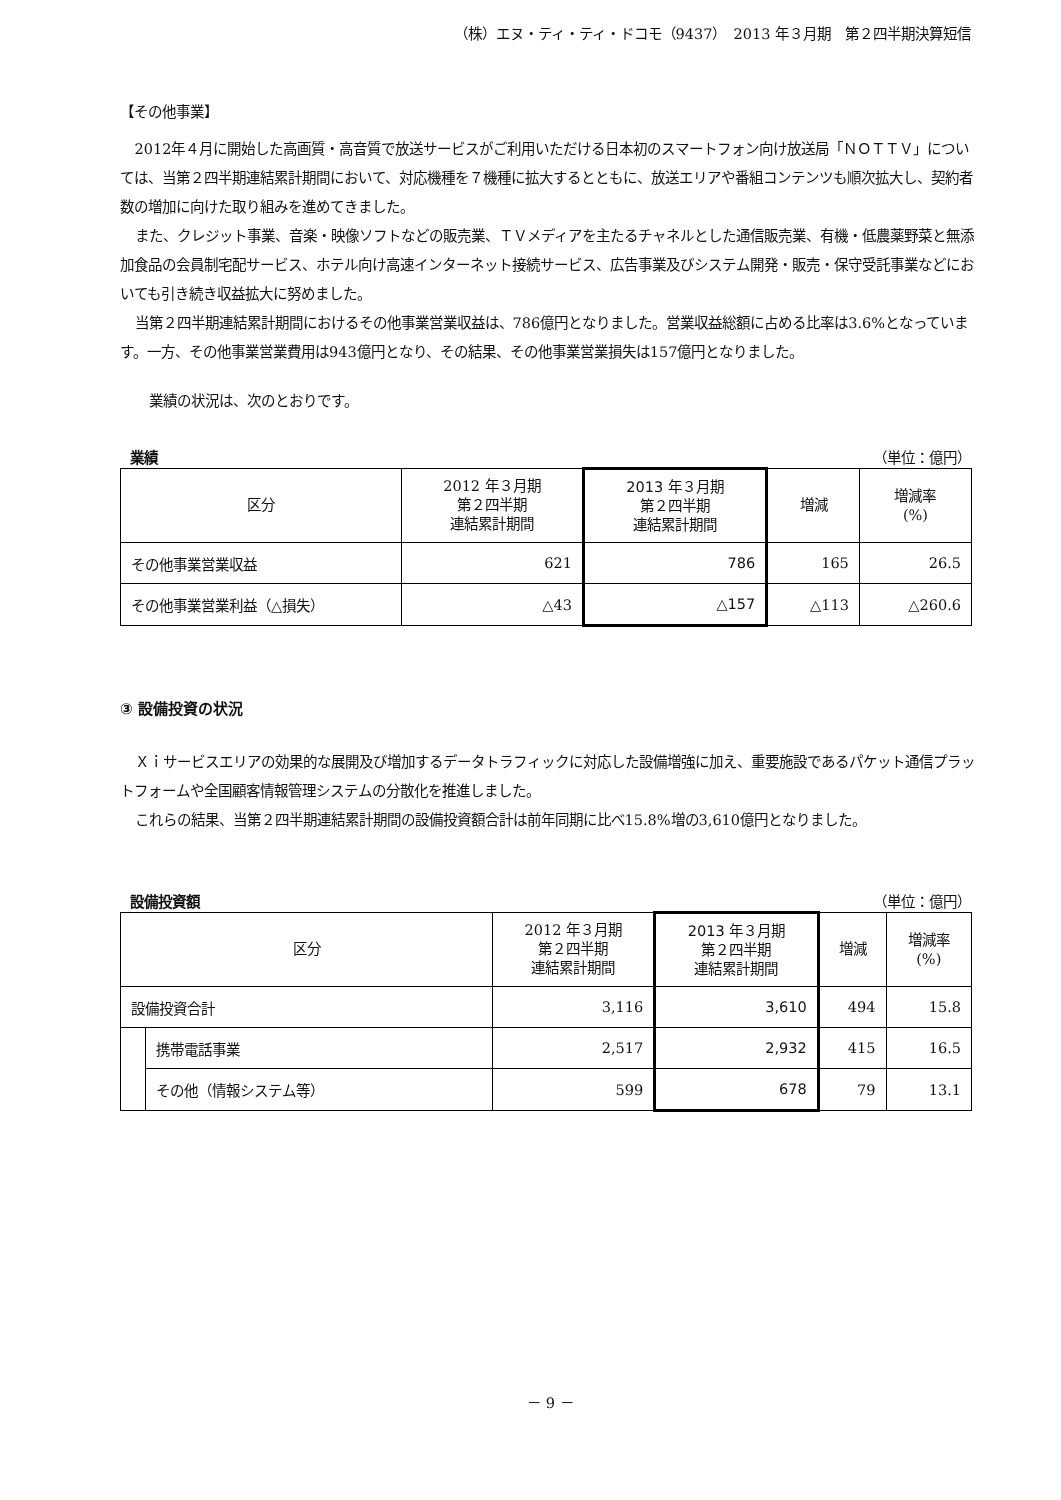（株）エヌ・ティ・ティ・ドコモ（9437）　2013 年３月期　第２四半期決算短信
【その他事業】
2012年４月に開始した高画質・高音質で放送サービスがご利用いただける日本初のスマートフォン向け放送局「ＮＯＴＴＶ」については、当第２四半期連結累計期間において、対応機種を７機種に拡大するとともに、放送エリアや番組コンテンツも順次拡大し、契約者数の増加に向けた取り組みを進めてきました。
また、クレジット事業、音楽・映像ソフトなどの販売業、ＴＶメディアを主たるチャネルとした通信販売業、有機・低農薬野菜と無添加食品の会員制宅配サービス、ホテル向け高速インターネット接続サービス、広告事業及びシステム開発・販売・保守受託事業などにおいても引き続き収益拡大に努めました。
当第２四半期連結累計期間におけるその他事業営業収益は、786億円となりました。営業収益総額に占める比率は3.6%となっています。一方、その他事業営業費用は943億円となり、その結果、その他事業営業損失は157億円となりました。
業績の状況は、次のとおりです。
業績 （単位：億円）
| 区分 | 2012 年３月期 第２四半期 連結累計期間 | 2013 年３月期 第２四半期 連結累計期間 | 増減 | 増減率 (%) |
| --- | --- | --- | --- | --- |
| その他事業営業収益 | 621 | 786 | 165 | 26.5 |
| その他事業営業利益（△損失） | △43 | △157 | △113 | △260.6 |
③ 設備投資の状況
Ｘｉサービスエリアの効果的な展開及び増加するデータトラフィックに対応した設備増強に加え、重要施設であるパケット通信プラットフォームや全国顧客情報管理システムの分散化を推進しました。
これらの結果、当第２四半期連結累計期間の設備投資額合計は前年同期に比べ15.8%増の3,610億円となりました。
設備投資額 （単位：億円）
| 区分 | | 2012 年３月期 第２四半期 連結累計期間 | 2013 年３月期 第２四半期 連結累計期間 | 増減 | 増減率 (%) |
| --- | --- | --- | --- | --- | --- |
| 設備投資合計 | | 3,116 | 3,610 | 494 | 15.8 |
| | 携帯電話事業 | 2,517 | 2,932 | 415 | 16.5 |
| | その他（情報システム等） | 599 | 678 | 79 | 13.1 |
－ 9 －